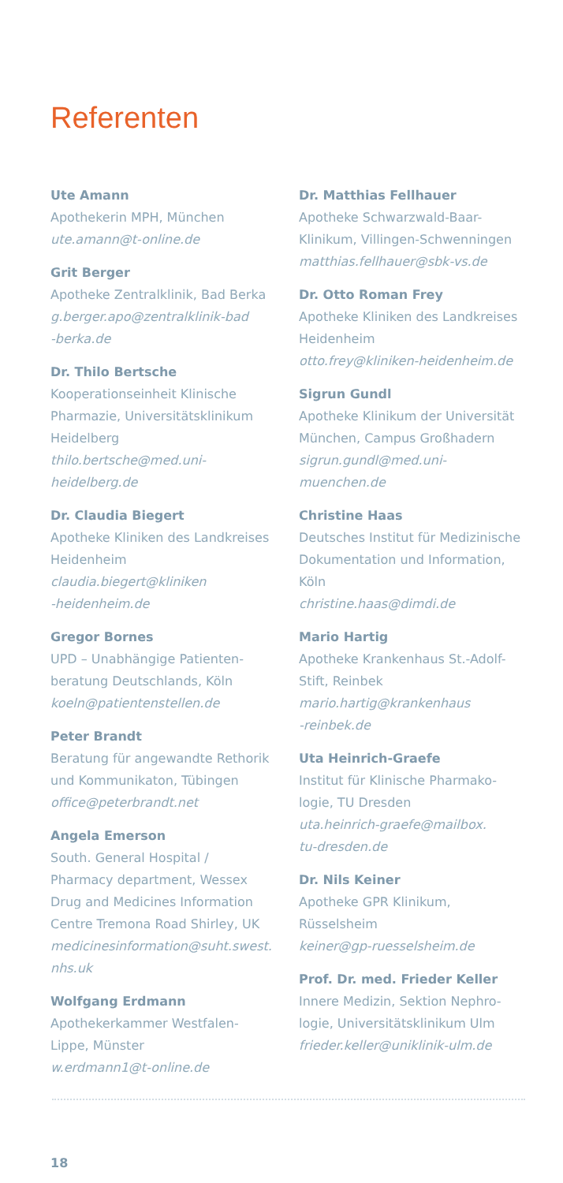Referenten
Ute Amann
Apothekerin MPH, München
ute.amann@t-online.de
Grit Berger
Apotheke Zentralklinik, Bad Berka
g.berger.apo@zentralklinik-bad
-berka.de
Dr. Thilo Bertsche
Kooperationseinheit Klinische Pharmazie, Universitätsklinikum Heidelberg
thilo.bertsche@med.uni-heidelberg.de
Dr. Claudia Biegert
Apotheke Kliniken des Landkreises Heidenheim
claudia.biegert@kliniken
-heidenheim.de
Gregor Bornes
UPD – Unabhängige Patienten-beratung Deutschlands, Köln
koeln@patientenstellen.de
Peter Brandt
Beratung für angewandte Rethorik und Kommunikaton, Tübingen
office@peterbrandt.net
Angela Emerson
South. General Hospital / Pharmacy department, Wessex Drug and Medicines Information Centre Tremona Road Shirley, UK
medicinesinformation@suht.swest.
nhs.uk
Wolfgang Erdmann
Apothekerkammer Westfalen-Lippe, Münster
w.erdmann1@t-online.de
Dr. Matthias Fellhauer
Apotheke Schwarzwald-Baar-Klinikum, Villingen-Schwenningen
matthias.fellhauer@sbk-vs.de
Dr. Otto Roman Frey
Apotheke Kliniken des Landkreises Heidenheim
otto.frey@kliniken-heidenheim.de
Sigrun Gundl
Apotheke Klinikum der Universität München, Campus Großhadern
sigrun.gundl@med.uni-muenchen.de
Christine Haas
Deutsches Institut für Medizinische Dokumentation und Information, Köln
christine.haas@dimdi.de
Mario Hartig
Apotheke Krankenhaus St.-Adolf-Stift, Reinbek
mario.hartig@krankenhaus
-reinbek.de
Uta Heinrich-Graefe
Institut für Klinische Pharmako-logie, TU Dresden
uta.heinrich-graefe@mailbox.
tu-dresden.de
Dr. Nils Keiner
Apotheke GPR Klinikum, Rüsselsheim
keiner@gp-ruesselsheim.de
Prof. Dr. med. Frieder Keller
Innere Medizin, Sektion Nephro-logie, Universitätsklinikum Ulm
frieder.keller@uniklinik-ulm.de
18